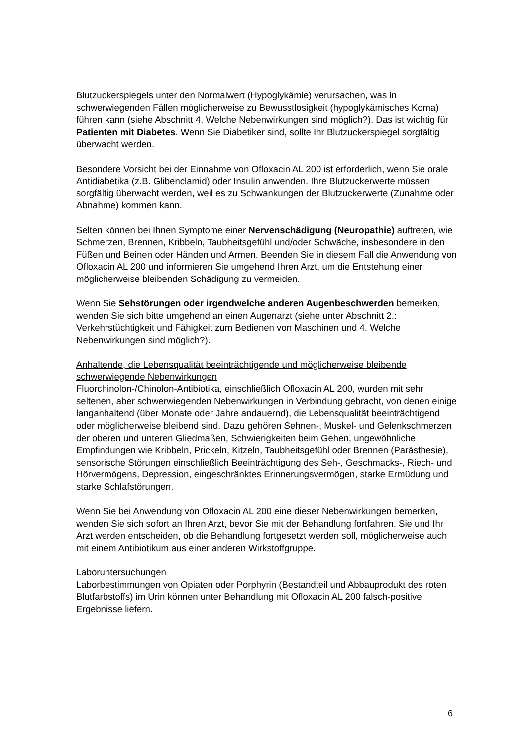Blutzuckerspiegels unter den Normalwert (Hypoglykämie) verursachen, was in schwerwiegenden Fällen möglicherweise zu Bewusstlosigkeit (hypoglykämisches Koma) führen kann (siehe Abschnitt 4. Welche Nebenwirkungen sind möglich?). Das ist wichtig für Patienten mit Diabetes. Wenn Sie Diabetiker sind, sollte Ihr Blutzuckerspiegel sorgfältig überwacht werden.
Besondere Vorsicht bei der Einnahme von Ofloxacin AL 200 ist erforderlich, wenn Sie orale Antidiabetika (z.B. Glibenclamid) oder Insulin anwenden. Ihre Blutzuckerwerte müssen sorgfältig überwacht werden, weil es zu Schwankungen der Blutzuckerwerte (Zunahme oder Abnahme) kommen kann.
Selten können bei Ihnen Symptome einer Nervenschädigung (Neuropathie) auftreten, wie Schmerzen, Brennen, Kribbeln, Taubheitsgefühl und/oder Schwäche, insbesondere in den Füßen und Beinen oder Händen und Armen. Beenden Sie in diesem Fall die Anwendung von Ofloxacin AL 200 und informieren Sie umgehend Ihren Arzt, um die Entstehung einer möglicherweise bleibenden Schädigung zu vermeiden.
Wenn Sie Sehstörungen oder irgendwelche anderen Augenbeschwerden bemerken, wenden Sie sich bitte umgehend an einen Augenarzt (siehe unter Abschnitt 2.: Verkehrstüchtigkeit und Fähigkeit zum Bedienen von Maschinen und 4. Welche Nebenwirkungen sind möglich?).
Anhaltende, die Lebensqualität beeinträchtigende und möglicherweise bleibende schwerwiegende Nebenwirkungen
Fluorchinolon-/Chinolon-Antibiotika, einschließlich Ofloxacin AL 200, wurden mit sehr seltenen, aber schwerwiegenden Nebenwirkungen in Verbindung gebracht, von denen einige langanhaltend (über Monate oder Jahre andauernd), die Lebensqualität beeinträchtigend oder möglicherweise bleibend sind. Dazu gehören Sehnen-, Muskel- und Gelenkschmerzen der oberen und unteren Gliedmaßen, Schwierigkeiten beim Gehen, ungewöhnliche Empfindungen wie Kribbeln, Prickeln, Kitzeln, Taubheitsgefühl oder Brennen (Parästhesie), sensorische Störungen einschließlich Beeinträchtigung des Seh-, Geschmacks-, Riech- und Hörvermögens, Depression, eingeschränktes Erinnerungsvermögen, starke Ermüdung und starke Schlafstörungen.
Wenn Sie bei Anwendung von Ofloxacin AL 200 eine dieser Nebenwirkungen bemerken, wenden Sie sich sofort an Ihren Arzt, bevor Sie mit der Behandlung fortfahren. Sie und Ihr Arzt werden entscheiden, ob die Behandlung fortgesetzt werden soll, möglicherweise auch mit einem Antibiotikum aus einer anderen Wirkstoffgruppe.
Laboruntersuchungen
Laborbestimmungen von Opiaten oder Porphyrin (Bestandteil und Abbauprodukt des roten Blutfarbstoffs) im Urin können unter Behandlung mit Ofloxacin AL 200 falsch-positive Ergebnisse liefern.
6